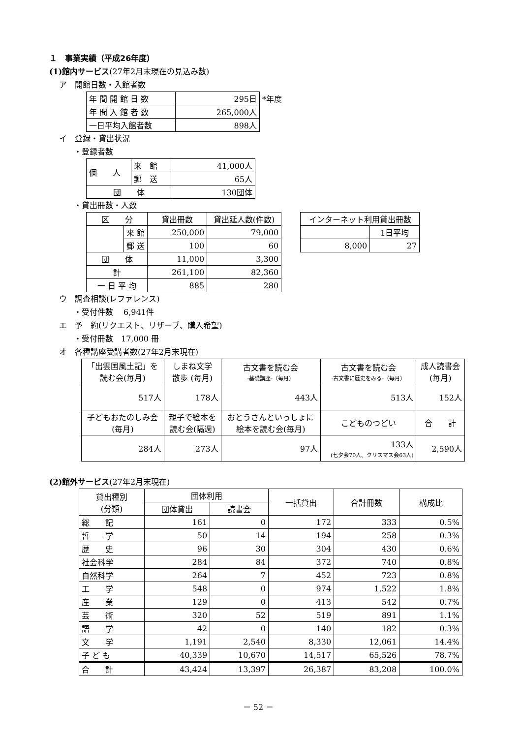１　事業実績（平成26年度）
(1)館内サービス(27年2月末現在の見込み数)
ア　開館日数・入館者数
| 年 間 開 館 日 数 | 295日 | *年度 |
| 年 間 入 館 者 数 | 265,000人 | |
| 一日平均入館者数 | 898人 | |
イ　登録・貸出状況
・登録者数
| 個 人 | 来 館 | 41,000人 |
| | 郵 送 | 65人 |
| 団 体 | | 130団体 |
・貸出冊数・人数
| 区 分 | | 貸出冊数 | 貸出延人数(件数) |
| | 来 館 | 250,000 | 79,000 |
| | 郵 送 | 100 | 60 |
| 団 体 | | 11,000 | 3,300 |
| 計 | | 261,100 | 82,360 |
| 一 日 平 均 | | 885 | 280 |
| インターネット利用貸出冊数 | |
| | 1日平均 |
| 8,000 | 27 |
ウ　調査相談(レファレンス)
・受付件数　 6,941件
エ　予　約(リクエスト、リザーブ、購入希望)
・受付冊数　17,000 冊
オ　各種講座受講者数(27年2月末現在)
| 「出雲国風土記」を 読む会(毎月) | しまね文学 散歩 (毎月) | 古文書を読む会 -基礎講座-（毎月） | 古文書を読む会 -古文書に歴史をみる-（毎月） | 成人読書会 (毎月) |
| 517人 | 178人 | 443人 | 513人 | 152人 |
| 子どもおたのしみ会 (毎月) | 親子で絵本を 読む会(隔週) | おとうさんといっしょに 絵本を読む会(毎月) | こどものつどい | 合 計 |
| 284人 | 273人 | 97人 | 133人 (七夕会70人、クリスマス会63人) | 2,590人 |
(2)館外サービス(27年2月末現在)
| 貸出種別 (分類) | 団体利用 | | 一括貸出 | 合計冊数 | 構成比 |
| | 団体貸出 | 読書会 | | | |
| 総 記 | 161 | 0 | 172 | 333 | 0.5% |
| 哲 学 | 50 | 14 | 194 | 258 | 0.3% |
| 歴 史 | 96 | 30 | 304 | 430 | 0.6% |
| 社会科学 | 284 | 84 | 372 | 740 | 0.8% |
| 自然科学 | 264 | 7 | 452 | 723 | 0.8% |
| 工 学 | 548 | 0 | 974 | 1,522 | 1.8% |
| 産 業 | 129 | 0 | 413 | 542 | 0.7% |
| 芸 術 | 320 | 52 | 519 | 891 | 1.1% |
| 語 学 | 42 | 0 | 140 | 182 | 0.3% |
| 文 学 | 1,191 | 2,540 | 8,330 | 12,061 | 14.4% |
| 子 ど も | 40,339 | 10,670 | 14,517 | 65,526 | 78.7% |
| 合 計 | 43,424 | 13,397 | 26,387 | 83,208 | 100.0% |
－ 52 －